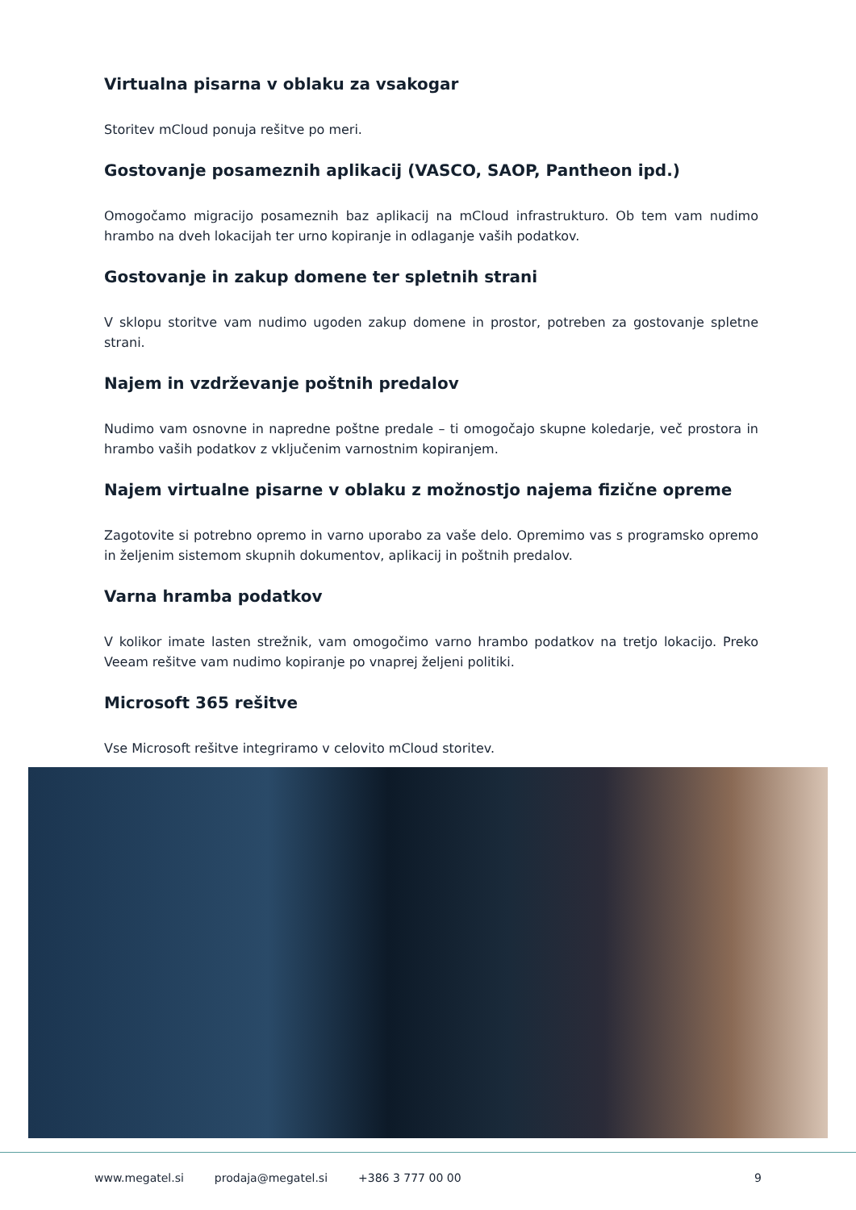Virtualna pisarna v oblaku za vsakogar
Storitev mCloud ponuja rešitve po meri.
Gostovanje posameznih aplikacij (VASCO, SAOP, Pantheon ipd.)
Omogočamo migracijo posameznih baz aplikacij na mCloud infrastrukturo. Ob tem vam nudimo hrambo na dveh lokacijah ter urno kopiranje in odlaganje vaših podatkov.
Gostovanje in zakup domene ter spletnih strani
V sklopu storitve vam nudimo ugoden zakup domene in prostor, potreben za gostovanje spletne strani.
Najem in vzdrževanje poštnih predalov
Nudimo vam osnovne in napredne poštne predale – ti omogočajo skupne koledarje, več prostora in hrambo vaših podatkov z vključenim varnostnim kopiranjem.
Najem virtualne pisarne v oblaku z možnostjo najema fizične opreme
Zagotovite si potrebno opremo in varno uporabo za vaše delo. Opremimo vas s programsko opremo in željenim sistemom skupnih dokumentov, aplikacij in poštnih predalov.
Varna hramba podatkov
V kolikor imate lasten strežnik, vam omogočimo varno hrambo podatkov na tretjo lokacijo. Preko Veeam rešitve vam nudimo kopiranje po vnaprej željeni politiki.
Microsoft 365 rešitve
Vse Microsoft rešitve integriramo v celovito mCloud storitev.
www.megatel.si prodaja@megatel.si +386 3 777 00 00 9